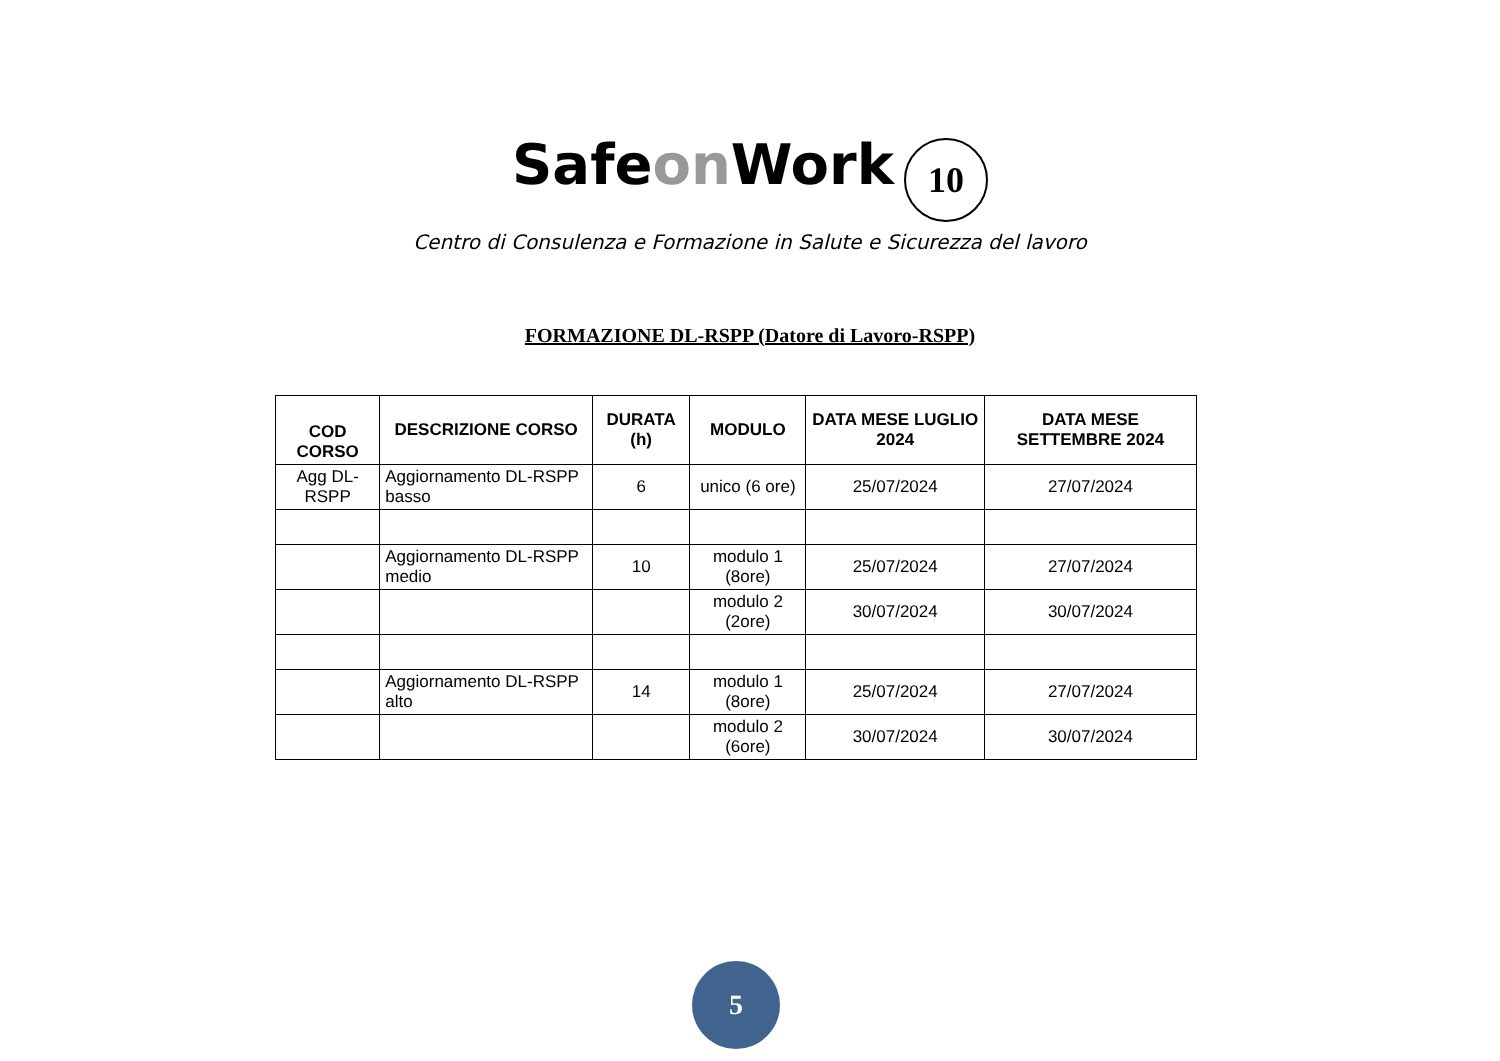Safeon Work 10
Centro di Consulenza e Formazione in Salute e Sicurezza del lavoro
FORMAZIONE DL-RSPP (Datore di Lavoro-RSPP)
| COD CORSO | DESCRIZIONE CORSO | DURATA (h) | MODULO | DATA MESE LUGLIO 2024 | DATA MESE SETTEMBRE 2024 |
| --- | --- | --- | --- | --- | --- |
| Agg DL-RSPP | Aggiornamento DL-RSPP basso | 6 | unico (6 ore) | 25/07/2024 | 27/07/2024 |
| | Aggiornamento DL-RSPP medio | 10 | modulo 1 (8ore) | 25/07/2024 | 27/07/2024 |
| | | | modulo 2 (2ore) | 30/07/2024 | 30/07/2024 |
| | Aggiornamento DL-RSPP alto | 14 | modulo 1 (8ore) | 25/07/2024 | 27/07/2024 |
| | | | modulo 2 (6ore) | 30/07/2024 | 30/07/2024 |
5